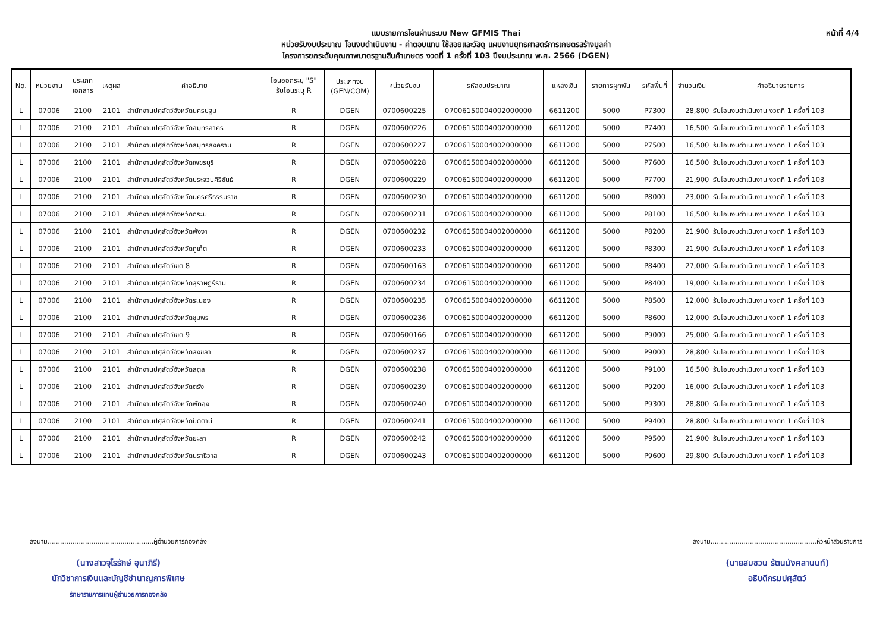หน้าที่ 4/4
แบบรายการโอนผ่านระบบ New GFMIS Thai
หน่วยรับงบประมาณ โอนงบดำเนินงาน - ค่าตอบแทน ใช้สอยและวัสดุ แผนงานยุทธศาสตร์การเกษตรสร้างมูลค่า
โครงการยกระดับคุณภาพมาตรฐานสินค้าเกษตร งวดที่ 1 ครั้งที่ 103 ปีงบประมาณ พ.ศ. 2566 (DGEN)
| No. | หน่วยงาน | ประเภท เอกสาร | เหตุผล | คำอธิบาย | โอนออกระบุ "S" รับโอนระบุ R | ประเภทงบ (GEN/COM) | หน่วยรับงบ | รหัสงบประมาณ | แหล่งเงิน | รายการผูกพัน | รหัสพื้นที่ | จำนวนเงิน | คำอธิบายรายการ |
| --- | --- | --- | --- | --- | --- | --- | --- | --- | --- | --- | --- | --- | --- |
| L | 07006 | 2100 | 2101 | สำนักงานปศุสัตว์จังหวัดนครปฐม | R | DGEN | 0700600225 | 07006150004002000000 | 6611200 | 5000 | P7300 | 28,800 | รับโอนงบดำเนินงาน งวดที่ 1 ครั้งที่ 103 |
| L | 07006 | 2100 | 2101 | สำนักงานปศุสัตว์จังหวัดสมุทรสาคร | R | DGEN | 0700600226 | 07006150004002000000 | 6611200 | 5000 | P7400 | 16,500 | รับโอนงบดำเนินงาน งวดที่ 1 ครั้งที่ 103 |
| L | 07006 | 2100 | 2101 | สำนักงานปศุสัตว์จังหวัดสมุทรสงคราม | R | DGEN | 0700600227 | 07006150004002000000 | 6611200 | 5000 | P7500 | 16,500 | รับโอนงบดำเนินงาน งวดที่ 1 ครั้งที่ 103 |
| L | 07006 | 2100 | 2101 | สำนักงานปศุสัตว์จังหวัดเพชรบุรี | R | DGEN | 0700600228 | 07006150004002000000 | 6611200 | 5000 | P7600 | 16,500 | รับโอนงบดำเนินงาน งวดที่ 1 ครั้งที่ 103 |
| L | 07006 | 2100 | 2101 | สำนักงานปศุสัตว์จังหวัดประจวบคีรีขันธ์ | R | DGEN | 0700600229 | 07006150004002000000 | 6611200 | 5000 | P7700 | 21,900 | รับโอนงบดำเนินงาน งวดที่ 1 ครั้งที่ 103 |
| L | 07006 | 2100 | 2101 | สำนักงานปศุสัตว์จังหวัดนครศรีธรรมราช | R | DGEN | 0700600230 | 07006150004002000000 | 6611200 | 5000 | P8000 | 23,000 | รับโอนงบดำเนินงาน งวดที่ 1 ครั้งที่ 103 |
| L | 07006 | 2100 | 2101 | สำนักงานปศุสัตว์จังหวัดกระบี่ | R | DGEN | 0700600231 | 07006150004002000000 | 6611200 | 5000 | P8100 | 16,500 | รับโอนงบดำเนินงาน งวดที่ 1 ครั้งที่ 103 |
| L | 07006 | 2100 | 2101 | สำนักงานปศุสัตว์จังหวัดพังงา | R | DGEN | 0700600232 | 07006150004002000000 | 6611200 | 5000 | P8200 | 21,900 | รับโอนงบดำเนินงาน งวดที่ 1 ครั้งที่ 103 |
| L | 07006 | 2100 | 2101 | สำนักงานปศุสัตว์จังหวัดภูเก็ต | R | DGEN | 0700600233 | 07006150004002000000 | 6611200 | 5000 | P8300 | 21,900 | รับโอนงบดำเนินงาน งวดที่ 1 ครั้งที่ 103 |
| L | 07006 | 2100 | 2101 | สำนักงานปศุสัตว์เขต 8 | R | DGEN | 0700600163 | 07006150004002000000 | 6611200 | 5000 | P8400 | 27,000 | รับโอนงบดำเนินงาน งวดที่ 1 ครั้งที่ 103 |
| L | 07006 | 2100 | 2101 | สำนักงานปศุสัตว์จังหวัดสุราษฎร์ธานี | R | DGEN | 0700600234 | 07006150004002000000 | 6611200 | 5000 | P8400 | 19,000 | รับโอนงบดำเนินงาน งวดที่ 1 ครั้งที่ 103 |
| L | 07006 | 2100 | 2101 | สำนักงานปศุสัตว์จังหวัดระนอง | R | DGEN | 0700600235 | 07006150004002000000 | 6611200 | 5000 | P8500 | 12,000 | รับโอนงบดำเนินงาน งวดที่ 1 ครั้งที่ 103 |
| L | 07006 | 2100 | 2101 | สำนักงานปศุสัตว์จังหวัดชุมพร | R | DGEN | 0700600236 | 07006150004002000000 | 6611200 | 5000 | P8600 | 12,000 | รับโอนงบดำเนินงาน งวดที่ 1 ครั้งที่ 103 |
| L | 07006 | 2100 | 2101 | สำนักงานปศุสัตว์เขต 9 | R | DGEN | 0700600166 | 07006150004002000000 | 6611200 | 5000 | P9000 | 25,000 | รับโอนงบดำเนินงาน งวดที่ 1 ครั้งที่ 103 |
| L | 07006 | 2100 | 2101 | สำนักงานปศุสัตว์จังหวัดสงขลา | R | DGEN | 0700600237 | 07006150004002000000 | 6611200 | 5000 | P9000 | 28,800 | รับโอนงบดำเนินงาน งวดที่ 1 ครั้งที่ 103 |
| L | 07006 | 2100 | 2101 | สำนักงานปศุสัตว์จังหวัดสตูล | R | DGEN | 0700600238 | 07006150004002000000 | 6611200 | 5000 | P9100 | 16,500 | รับโอนงบดำเนินงาน งวดที่ 1 ครั้งที่ 103 |
| L | 07006 | 2100 | 2101 | สำนักงานปศุสัตว์จังหวัดตรัง | R | DGEN | 0700600239 | 07006150004002000000 | 6611200 | 5000 | P9200 | 16,000 | รับโอนงบดำเนินงาน งวดที่ 1 ครั้งที่ 103 |
| L | 07006 | 2100 | 2101 | สำนักงานปศุสัตว์จังหวัดพัทลุง | R | DGEN | 0700600240 | 07006150004002000000 | 6611200 | 5000 | P9300 | 28,800 | รับโอนงบดำเนินงาน งวดที่ 1 ครั้งที่ 103 |
| L | 07006 | 2100 | 2101 | สำนักงานปศุสัตว์จังหวัดปัตตานี | R | DGEN | 0700600241 | 07006150004002000000 | 6611200 | 5000 | P9400 | 28,800 | รับโอนงบดำเนินงาน งวดที่ 1 ครั้งที่ 103 |
| L | 07006 | 2100 | 2101 | สำนักงานปศุสัตว์จังหวัดยะลา | R | DGEN | 0700600242 | 07006150004002000000 | 6611200 | 5000 | P9500 | 21,900 | รับโอนงบดำเนินงาน งวดที่ 1 ครั้งที่ 103 |
| L | 07006 | 2100 | 2101 | สำนักงานปศุสัตว์จังหวัดนราธิวาส | R | DGEN | 0700600243 | 07006150004002000000 | 6611200 | 5000 | P9600 | 29,800 | รับโอนงบดำเนินงาน งวดที่ 1 ครั้งที่ 103 |
ลงนาม...................................................ผู้อำนวยการกองคลัง
(นางสาวจุไรรักษ์ อุนาภิรี)
นักวิชาการเงินและบัญชีชำนาญการพิเศษ
รักษาราชการแทนผู้อำนวยการกองคลัง
ลงนาม...................................................หัวหน้าส่วนราชการ
(นายสมชวน รัตนมังคลานนท์)
อธิบดีกรมปศุสัตว์